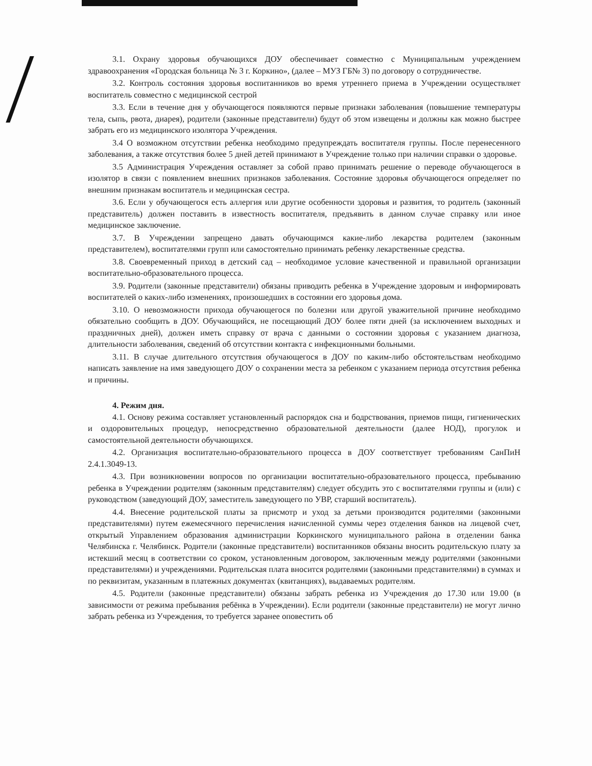3.1. Охрану здоровья обучающихся ДОУ обеспечивает совместно с Муниципальным учреждением здравоохранения «Городская больница № 3 г. Коркино», (далее – МУЗ ГБ№ 3) по договору о сотрудничестве.
3.2. Контроль состояния здоровья воспитанников во время утреннего приема в Учреждении осуществляет воспитатель совместно с медицинской сестрой
3.3. Если в течение дня у обучающегося появляются первые признаки заболевания (повышение температуры тела, сыпь, рвота, диарея), родители (законные представители) будут об этом извещены и должны как можно быстрее забрать его из медицинского изолятора Учреждения.
3.4 О возможном отсутствии ребенка необходимо предупреждать воспитателя группы. После перенесенного заболевания, а также отсутствия более 5 дней детей принимают в Учреждение только при наличии справки о здоровье.
3.5 Администрация Учреждения оставляет за собой право принимать решение о переводе обучающегося в изолятор в связи с появлением внешних признаков заболевания. Состояние здоровья обучающегося определяет по внешним признакам воспитатель и медицинская сестра.
3.6. Если у обучающегося есть аллергия или другие особенности здоровья и развития, то родитель (законный представитель) должен поставить в известность воспитателя, предъявить в данном случае справку или иное медицинское заключение.
3.7. В Учреждении запрещено давать обучающимся какие-либо лекарства родителем (законным представителем), воспитателями групп или самостоятельно принимать ребенку лекарственные средства.
3.8. Своевременный приход в детский сад – необходимое условие качественной и правильной организации воспитательно-образовательного процесса.
3.9. Родители (законные представители) обязаны приводить ребенка в Учреждение здоровым и информировать воспитателей о каких-либо изменениях, произошедших в состоянии его здоровья дома.
3.10. О невозможности прихода обучающегося по болезни или другой уважительной причине необходимо обязательно сообщить в ДОУ. Обучающийся, не посещающий ДОУ более пяти дней (за исключением выходных и праздничных дней), должен иметь справку от врача с данными о состоянии здоровья с указанием диагноза, длительности заболевания, сведений об отсутствии контакта с инфекционными больными.
3.11. В случае длительного отсутствия обучающегося в ДОУ по каким-либо обстоятельствам необходимо написать заявление на имя заведующего ДОУ о сохранении места за ребенком с указанием периода отсутствия ребенка и причины.
4. Режим дня.
4.1. Основу режима составляет установленный распорядок сна и бодрствования, приемов пищи, гигиенических и оздоровительных процедур, непосредственно образовательной деятельности (далее НОД), прогулок и самостоятельной деятельности обучающихся.
4.2. Организация воспитательно-образовательного процесса в ДОУ соответствует требованиям СанПиН 2.4.1.3049-13.
4.3. При возникновении вопросов по организации воспитательно-образовательного процесса, пребыванию ребенка в Учреждении родителям (законным представителям) следует обсудить это с воспитателями группы и (или) с руководством (заведующий ДОУ, заместитель заведующего по УВР, старший воспитатель).
4.4. Внесение родительской платы за присмотр и уход за детьми производится родителями (законными представителями) путем ежемесячного перечисления начисленной суммы через отделения банков на лицевой счет, открытый Управлением образования администрации Коркинского муниципального района в отделении банка Челябинска г. Челябинск. Родители (законные представители) воспитанников обязаны вносить родительскую плату за истекший месяц в соответствии со сроком, установленным договором, заключенным между родителями (законными представителями) и учреждениями. Родительская плата вносится родителями (законными представителями) в суммах и по реквизитам, указанным в платежных документах (квитанциях), выдаваемых родителям.
4.5. Родители (законные представители) обязаны забрать ребенка из Учреждения до 17.30 или 19.00 (в зависимости от режима пребывания ребёнка в Учреждении). Если родители (законные представители) не могут лично забрать ребенка из Учреждения, то требуется заранее оповестить об